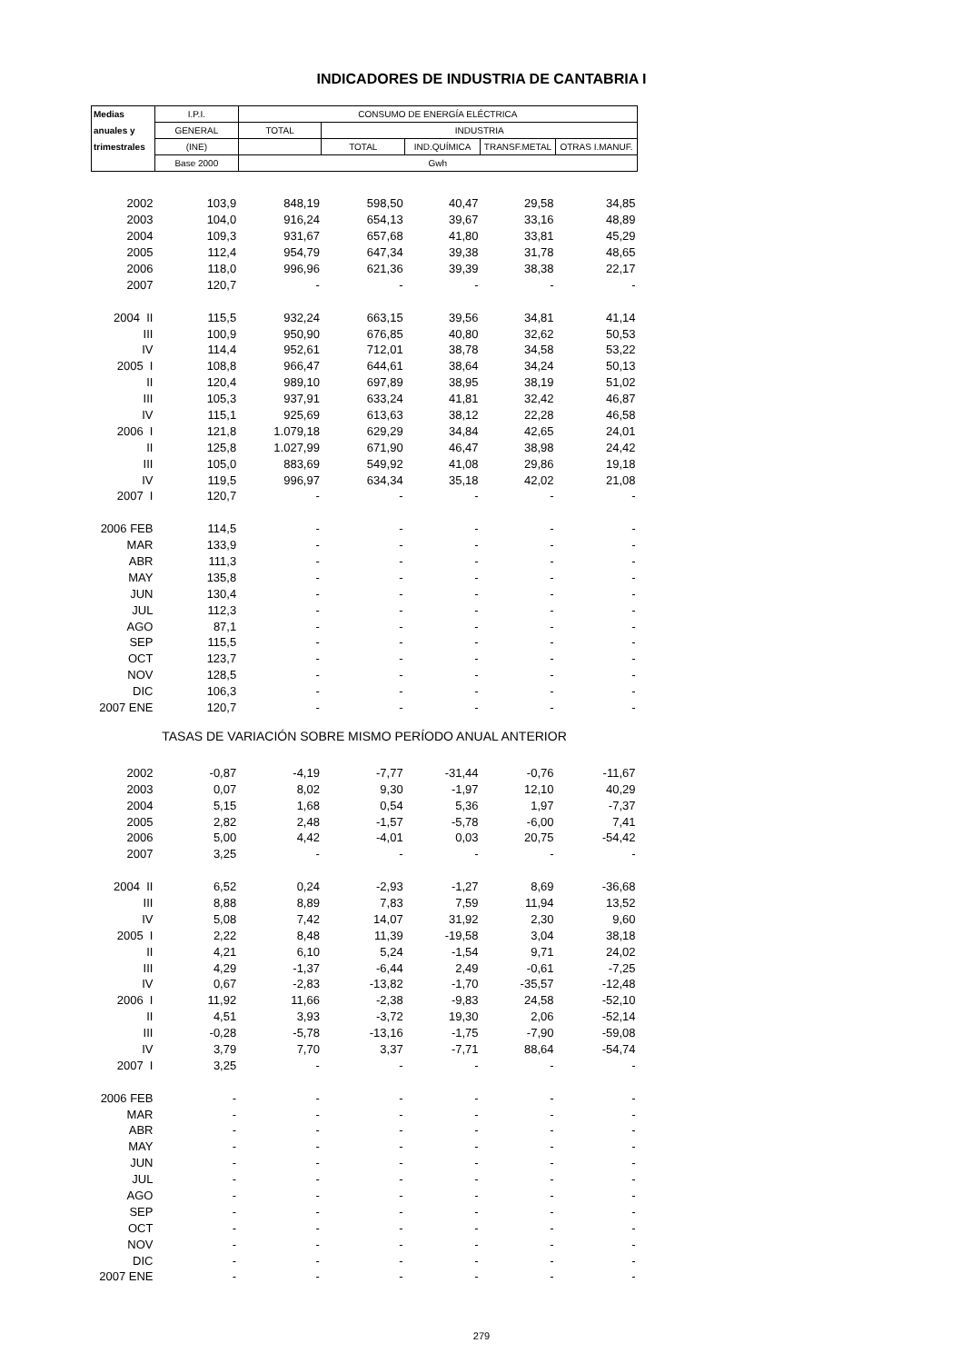INDICADORES DE INDUSTRIA DE CANTABRIA I
| Medias | I.P.I. | CONSUMO DE ENERGÍA ELÉCTRICA | | | | |
| --- | --- | --- | --- | --- | --- | --- |
| anuales y | GENERAL | TOTAL | INDUSTRIA | | | |
| trimestrales | (INE) | | TOTAL | IND.QUÍMICA | TRANSF.METAL | OTRAS I.MANUF. |
| | Base 2000 | Gwh | | | | |
| 2002 | 103,9 | 848,19 | 598,50 | 40,47 | 29,58 | 34,85 |
| 2003 | 104,0 | 916,24 | 654,13 | 39,67 | 33,16 | 48,89 |
| 2004 | 109,3 | 931,67 | 657,68 | 41,80 | 33,81 | 45,29 |
| 2005 | 112,4 | 954,79 | 647,34 | 39,38 | 31,78 | 48,65 |
| 2006 | 118,0 | 996,96 | 621,36 | 39,39 | 38,38 | 22,17 |
| 2007 | 120,7 | - | - | - | - | - |
| 2004 II | 115,5 | 932,24 | 663,15 | 39,56 | 34,81 | 41,14 |
| III | 100,9 | 950,90 | 676,85 | 40,80 | 32,62 | 50,53 |
| IV | 114,4 | 952,61 | 712,01 | 38,78 | 34,58 | 53,22 |
| 2005 I | 108,8 | 966,47 | 644,61 | 38,64 | 34,24 | 50,13 |
| II | 120,4 | 989,10 | 697,89 | 38,95 | 38,19 | 51,02 |
| III | 105,3 | 937,91 | 633,24 | 41,81 | 32,42 | 46,87 |
| IV | 115,1 | 925,69 | 613,63 | 38,12 | 22,28 | 46,58 |
| 2006 I | 121,8 | 1.079,18 | 629,29 | 34,84 | 42,65 | 24,01 |
| II | 125,8 | 1.027,99 | 671,90 | 46,47 | 38,98 | 24,42 |
| III | 105,0 | 883,69 | 549,92 | 41,08 | 29,86 | 19,18 |
| IV | 119,5 | 996,97 | 634,34 | 35,18 | 42,02 | 21,08 |
| 2007 I | 120,7 | - | - | - | - | - |
| 2006 FEB | 114,5 | - | - | - | - | - |
| MAR | 133,9 | - | - | - | - | - |
| ABR | 111,3 | - | - | - | - | - |
| MAY | 135,8 | - | - | - | - | - |
| JUN | 130,4 | - | - | - | - | - |
| JUL | 112,3 | - | - | - | - | - |
| AGO | 87,1 | - | - | - | - | - |
| SEP | 115,5 | - | - | - | - | - |
| OCT | 123,7 | - | - | - | - | - |
| NOV | 128,5 | - | - | - | - | - |
| DIC | 106,3 | - | - | - | - | - |
| 2007 ENE | 120,7 | - | - | - | - | - |
| TASAS DE VARIACIÓN SOBRE MISMO PERÍODO ANUAL ANTERIOR | | | | | | |
| 2002 | -0,87 | -4,19 | -7,77 | -31,44 | -0,76 | -11,67 |
| 2003 | 0,07 | 8,02 | 9,30 | -1,97 | 12,10 | 40,29 |
| 2004 | 5,15 | 1,68 | 0,54 | 5,36 | 1,97 | -7,37 |
| 2005 | 2,82 | 2,48 | -1,57 | -5,78 | -6,00 | 7,41 |
| 2006 | 5,00 | 4,42 | -4,01 | 0,03 | 20,75 | -54,42 |
| 2007 | 3,25 | - | - | - | - | - |
| 2004 II | 6,52 | 0,24 | -2,93 | -1,27 | 8,69 | -36,68 |
| III | 8,88 | 8,89 | 7,83 | 7,59 | 11,94 | 13,52 |
| IV | 5,08 | 7,42 | 14,07 | 31,92 | 2,30 | 9,60 |
| 2005 I | 2,22 | 8,48 | 11,39 | -19,58 | 3,04 | 38,18 |
| II | 4,21 | 6,10 | 5,24 | -1,54 | 9,71 | 24,02 |
| III | 4,29 | -1,37 | -6,44 | 2,49 | -0,61 | -7,25 |
| IV | 0,67 | -2,83 | -13,82 | -1,70 | -35,57 | -12,48 |
| 2006 I | 11,92 | 11,66 | -2,38 | -9,83 | 24,58 | -52,10 |
| II | 4,51 | 3,93 | -3,72 | 19,30 | 2,06 | -52,14 |
| III | -0,28 | -5,78 | -13,16 | -1,75 | -7,90 | -59,08 |
| IV | 3,79 | 7,70 | 3,37 | -7,71 | 88,64 | -54,74 |
| 2007 I | 3,25 | - | - | - | - | - |
| 2006 FEB | - | - | - | - | - | - |
| MAR | - | - | - | - | - | - |
| ABR | - | - | - | - | - | - |
| MAY | - | - | - | - | - | - |
| JUN | - | - | - | - | - | - |
| JUL | - | - | - | - | - | - |
| AGO | - | - | - | - | - | - |
| SEP | - | - | - | - | - | - |
| OCT | - | - | - | - | - | - |
| NOV | - | - | - | - | - | - |
| DIC | - | - | - | - | - | - |
| 2007 ENE | - | - | - | - | - | - |
279